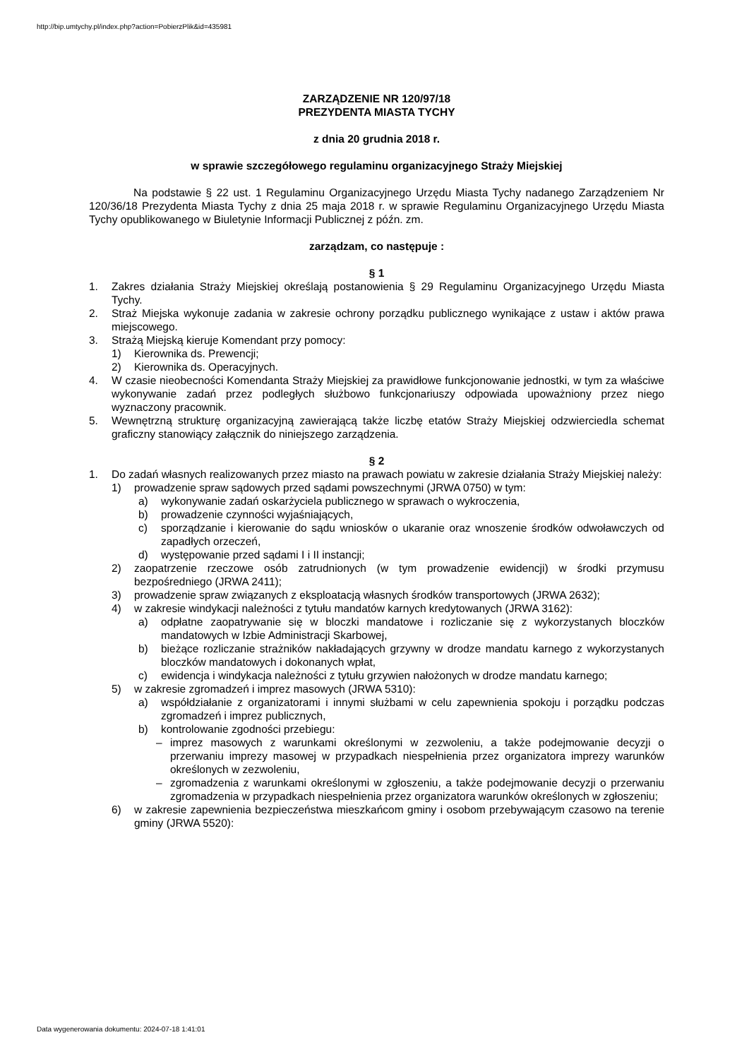http://bip.umtychy.pl/index.php?action=PobierzPlik&id=435981
ZARZĄDZENIE NR 120/97/18
PREZYDENTA MIASTA TYCHY
z dnia 20 grudnia 2018 r.
w sprawie szczegółowego regulaminu organizacyjnego Straży Miejskiej
Na podstawie § 22 ust. 1 Regulaminu Organizacyjnego Urzędu Miasta Tychy nadanego Zarządzeniem Nr 120/36/18 Prezydenta Miasta Tychy z dnia 25 maja 2018 r. w sprawie Regulaminu Organizacyjnego Urzędu Miasta Tychy opublikowanego w Biuletynie Informacji Publicznej z późn. zm.
zarządzam, co następuje :
§ 1
1. Zakres działania Straży Miejskiej określają postanowienia § 29 Regulaminu Organizacyjnego Urzędu Miasta Tychy.
2. Straż Miejska wykonuje zadania w zakresie ochrony porządku publicznego wynikające z ustaw i aktów prawa miejscowego.
3. Strażą Miejską kieruje Komendant przy pomocy:
1) Kierownika ds. Prewencji;
2) Kierownika ds. Operacyjnych.
4. W czasie nieobecności Komendanta Straży Miejskiej za prawidłowe funkcjonowanie jednostki, w tym za właściwe wykonywanie zadań przez podległych służbowo funkcjonariuszy odpowiada upoważniony przez niego wyznaczony pracownik.
5. Wewnętrzną strukturę organizacyjną zawierającą także liczbę etatów Straży Miejskiej odzwierciedla schemat graficzny stanowiący załącznik do niniejszego zarządzenia.
§ 2
1. Do zadań własnych realizowanych przez miasto na prawach powiatu w zakresie działania Straży Miejskiej należy:
1) prowadzenie spraw sądowych przed sądami powszechnymi (JRWA 0750) w tym:
a) wykonywanie zadań oskarżyciela publicznego w sprawach o wykroczenia,
b) prowadzenie czynności wyjaśniających,
c) sporządzanie i kierowanie do sądu wniosków o ukaranie oraz wnoszenie środków odwoławczych od zapadłych orzeczeń,
d) występowanie przed sądami I i II instancji;
2) zaopatrzenie rzeczowe osób zatrudnionych (w tym prowadzenie ewidencji) w środki przymusu bezpośredniego (JRWA 2411);
3) prowadzenie spraw związanych z eksploatacją własnych środków transportowych (JRWA 2632);
4) w zakresie windykacji należności z tytułu mandatów karnych kredytowanych (JRWA 3162):
a) odpłatne zaopatrywanie się w bloczki mandatowe i rozliczanie się z wykorzystanych bloczków mandatowych w Izbie Administracji Skarbowej,
b) bieżące rozliczanie strażników nakładających grzywny w drodze mandatu karnego z wykorzystanych bloczków mandatowych i dokonanych wpłat,
c) ewidencja i windykacja należności z tytułu grzywien nałożonych w drodze mandatu karnego;
5) w zakresie zgromadzeń i imprez masowych (JRWA 5310):
a) współdziałanie z organizatorami i innymi służbami w celu zapewnienia spokoju i porządku podczas zgromadzeń i imprez publicznych,
b) kontrolowanie zgodności przebiegu:
– imprez masowych z warunkami określonymi w zezwoleniu, a także podejmowanie decyzji o przerwaniu imprezy masowej w przypadkach niespełnienia przez organizatora imprezy warunków określonych w zezwoleniu,
– zgromadzenia z warunkami określonymi w zgłoszeniu, a także podejmowanie decyzji o przerwaniu zgromadzenia w przypadkach niespełnienia przez organizatora warunków określonych w zgłoszeniu;
6) w zakresie zapewnienia bezpieczeństwa mieszkańcom gminy i osobom przebywającym czasowo na terenie gminy (JRWA 5520):
Data wygenerowania dokumentu: 2024-07-18 1:41:01